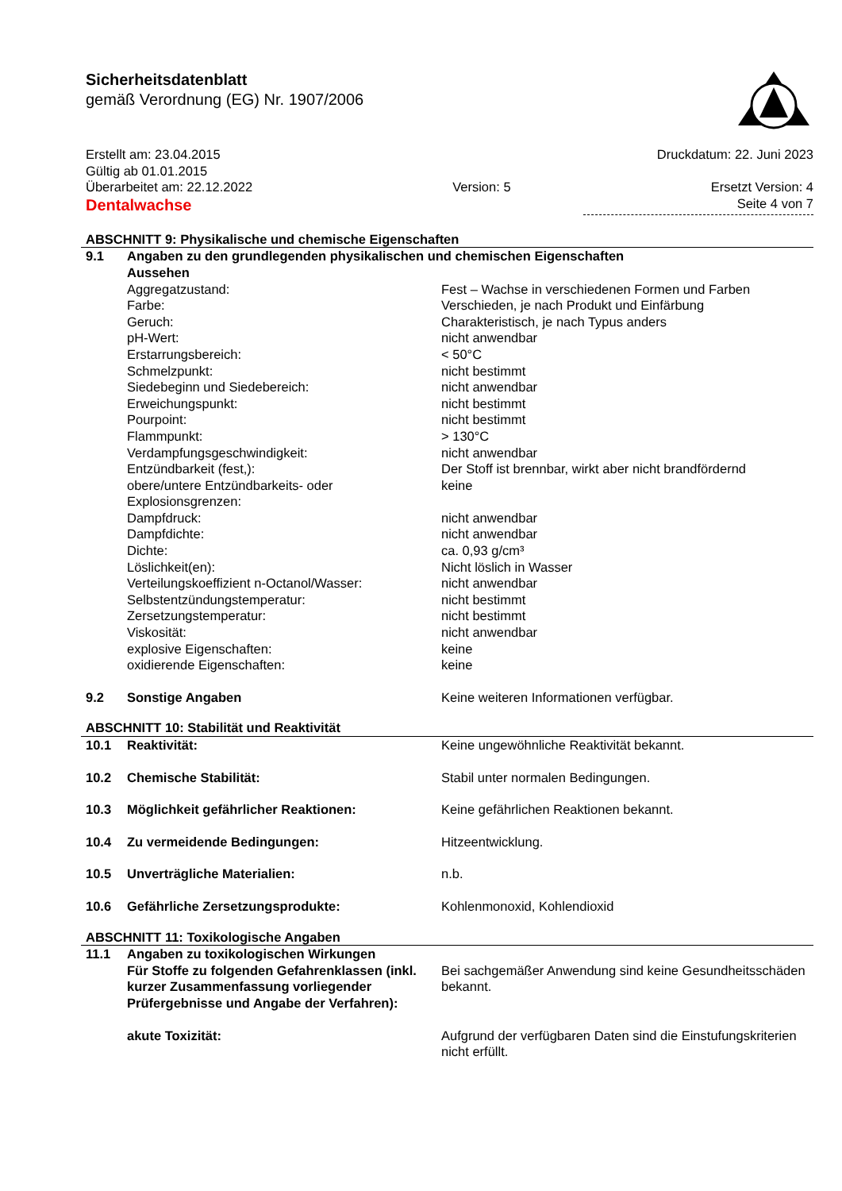Sicherheitsdatenblatt
gemäß Verordnung (EG) Nr. 1907/2006
Erstellt am: 23.04.2015 Druckdatum: 22. Juni 2023
Gültig ab 01.01.2015
Überarbeitet am: 22.12.2022 Version: 5 Ersetzt Version: 4
Dentalwachse Seite 4 von 7
ABSCHNITT 9: Physikalische und chemische Eigenschaften
| 9.1 | Angaben zu den grundlegenden physikalischen und chemischen Eigenschaften Aussehen | |
| | Aggregatzustand: | Fest – Wachse in verschiedenen Formen und Farben |
| | Farbe: | Verschieden, je nach Produkt und Einfärbung |
| | Geruch: | Charakteristisch, je nach Typus anders |
| | pH-Wert: | nicht anwendbar |
| | Erstarrungsbereich: | < 50°C |
| | Schmelzpunkt: | nicht bestimmt |
| | Siedebeginn und Siedebereich: | nicht anwendbar |
| | Erweichungspunkt: | nicht bestimmt |
| | Pourpoint: | nicht bestimmt |
| | Flammpunkt: | > 130°C |
| | Verdampfungsgeschwindigkeit: | nicht anwendbar |
| | Entzündbarkeit (fest,): | Der Stoff ist brennbar, wirkt aber nicht brandfördernd |
| | obere/untere Entzündbarkeits- oder Explosionsgrenzen: | keine |
| | Dampfdruck: | nicht anwendbar |
| | Dampfdichte: | nicht anwendbar |
| | Dichte: | ca. 0,93 g/cm³ |
| | Löslichkeit(en): | Nicht löslich in Wasser |
| | Verteilungskoeffizient n-Octanol/Wasser: | nicht anwendbar |
| | Selbstentzündungstemperatur: | nicht bestimmt |
| | Zersetzungstemperatur: | nicht bestimmt |
| | Viskosität: | nicht anwendbar |
| | explosive Eigenschaften: | keine |
| | oxidierende Eigenschaften: | keine |
| 9.2 | Sonstige Angaben | Keine weiteren Informationen verfügbar. |
ABSCHNITT 10: Stabilität und Reaktivität
| 10.1 | Reaktivität: | Keine ungewöhnliche Reaktivität bekannt. |
| 10.2 | Chemische Stabilität: | Stabil unter normalen Bedingungen. |
| 10.3 | Möglichkeit gefährlicher Reaktionen: | Keine gefährlichen Reaktionen bekannt. |
| 10.4 | Zu vermeidende Bedingungen: | Hitzeentwicklung. |
| 10.5 | Unverträgliche Materialien: | n.b. |
| 10.6 | Gefährliche Zersetzungsprodukte: | Kohlenmonoxid, Kohlendioxid |
ABSCHNITT 11: Toxikologische Angaben
| 11.1 | Angaben zu toxikologischen Wirkungen | |
| | Für Stoffe zu folgenden Gefahrenklassen (inkl. kurzer Zusammenfassung vorliegender Prüfergebnisse und Angabe der Verfahren): | Bei sachgemäßer Anwendung sind keine Gesundheitsschäden bekannt. |
| | akute Toxizität: | Aufgrund der verfügbaren Daten sind die Einstufungskriterien nicht erfüllt. |